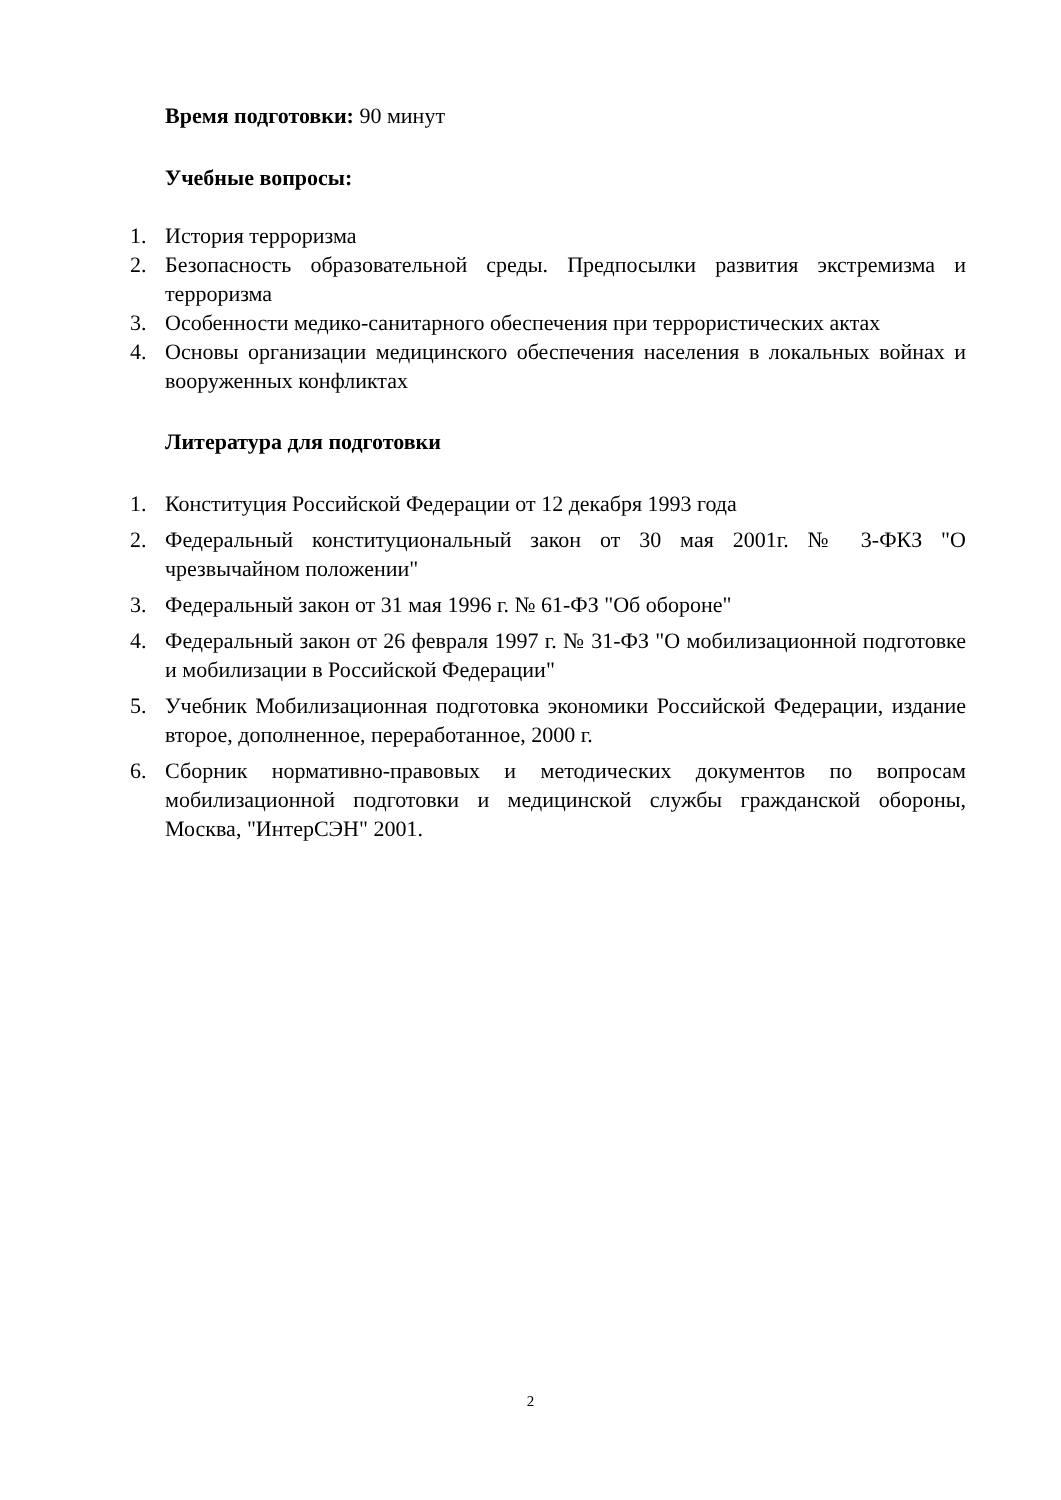Время подготовки: 90 минут
Учебные вопросы:
1. История терроризма
2. Безопасность образовательной среды. Предпосылки развития экстремизма и терроризма
3. Особенности медико-санитарного обеспечения при террористических актах
4. Основы организации медицинского обеспечения населения в локальных войнах и вооруженных конфликтах
Литература для подготовки
1. Конституция Российской Федерации от 12 декабря 1993 года
2. Федеральный конституциональный закон от 30 мая 2001г. № 3-ФКЗ "О чрезвычайном положении"
3. Федеральный закон от 31 мая 1996 г. № 61-ФЗ "Об обороне"
4. Федеральный закон от 26 февраля 1997 г. № 31-ФЗ "О мобилизационной подготовке и мобилизации в Российской Федерации"
5. Учебник Мобилизационная подготовка экономики Российской Федерации, издание второе, дополненное, переработанное, 2000 г.
6. Сборник нормативно-правовых и методических документов по вопросам мобилизационной подготовки и медицинской службы гражданской обороны, Москва, "ИнтерСЭН" 2001.
2